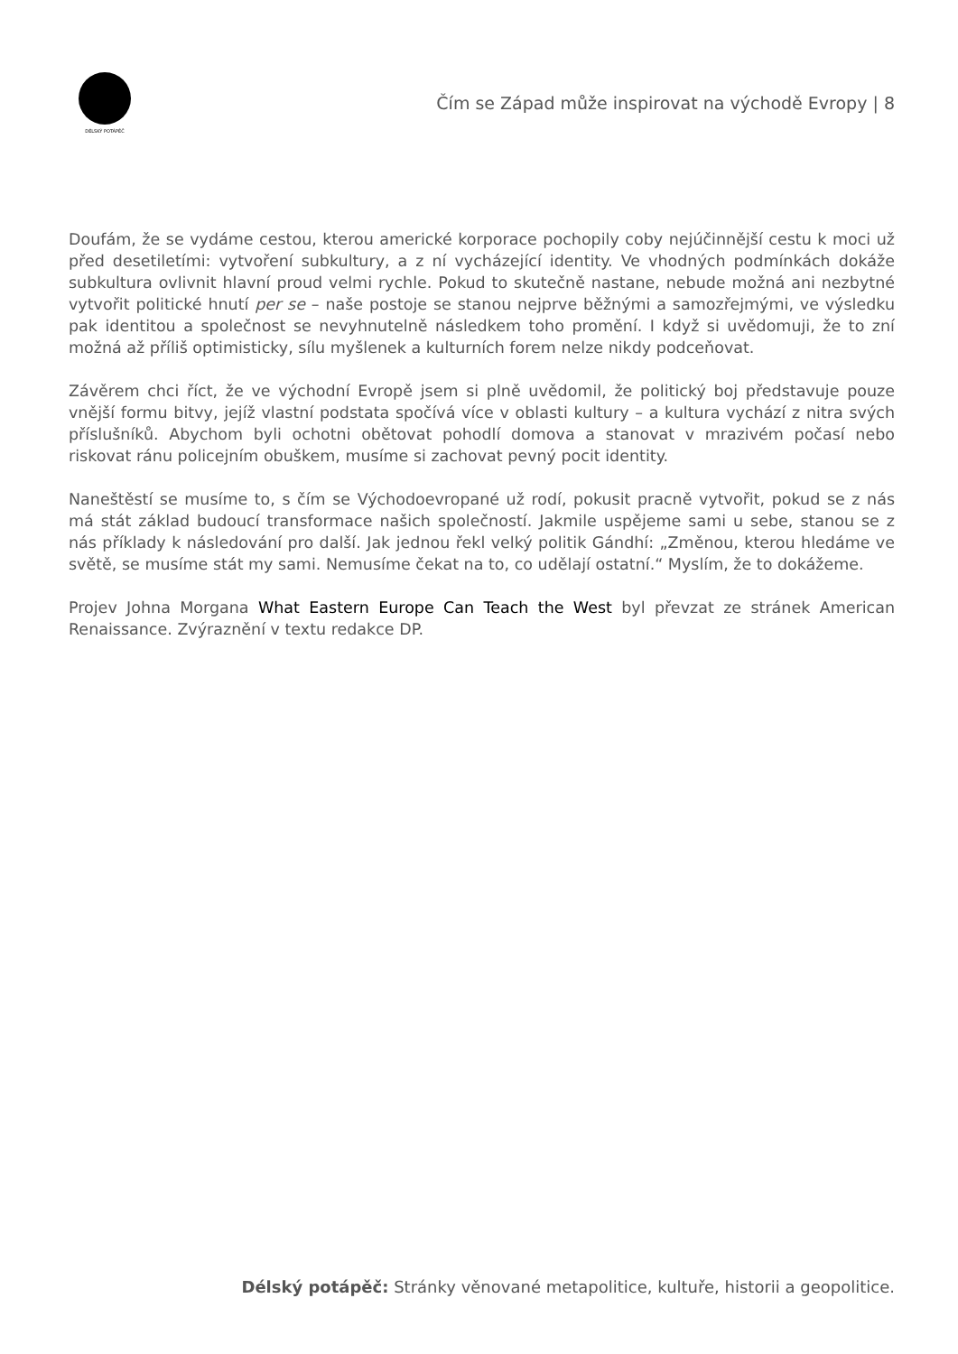DÉLSKÝ POTÁPĚČ
Čím se Západ může inspirovat na východě Evropy | 8
Doufám, že se vydáme cestou, kterou americké korporace pochopily coby nejúčinnější cestu k moci už před desetiletími: vytvoření subkultury, a z ní vycházející identity. Ve vhodných podmínkách dokáže subkultura ovlivnit hlavní proud velmi rychle. Pokud to skutečně nastane, nebude možná ani nezbytné vytvořit politické hnutí per se – naše postoje se stanou nejprve běžnými a samozřejmými, ve výsledku pak identitou a společnost se nevyhnutelně následkem toho promění. I když si uvědomuji, že to zní možná až příliš optimisticky, sílu myšlenek a kulturních forem nelze nikdy podceňovat.
Závěrem chci říct, že ve východní Evropě jsem si plně uvědomil, že politický boj představuje pouze vnější formu bitvy, jejíž vlastní podstata spočívá více v oblasti kultury – a kultura vychází z nitra svých příslušníků. Abychom byli ochotni obětovat pohodlí domova a stanovat v mrazivém počasí nebo riskovat ránu policejním obuškem, musíme si zachovat pevný pocit identity.
Naneštěstí se musíme to, s čím se Východoevropané už rodí, pokusit pracně vytvořit, pokud se z nás má stát základ budoucí transformace našich společností. Jakmile uspějeme sami u sebe, stanou se z nás příklady k následování pro další. Jak jednou řekl velký politik Gándhí: „Změnou, kterou hledáme ve světě, se musíme stát my sami. Nemusíme čekat na to, co udělají ostatní.“ Myslím, že to dokážeme.
Projev Johna Morgana What Eastern Europe Can Teach the West byl převzat ze stránek American Renaissance. Zvýraznění v textu redakce DP.
Délský potápěč: Stránky věnované metapolitice, kultuře, historii a geopolitice.